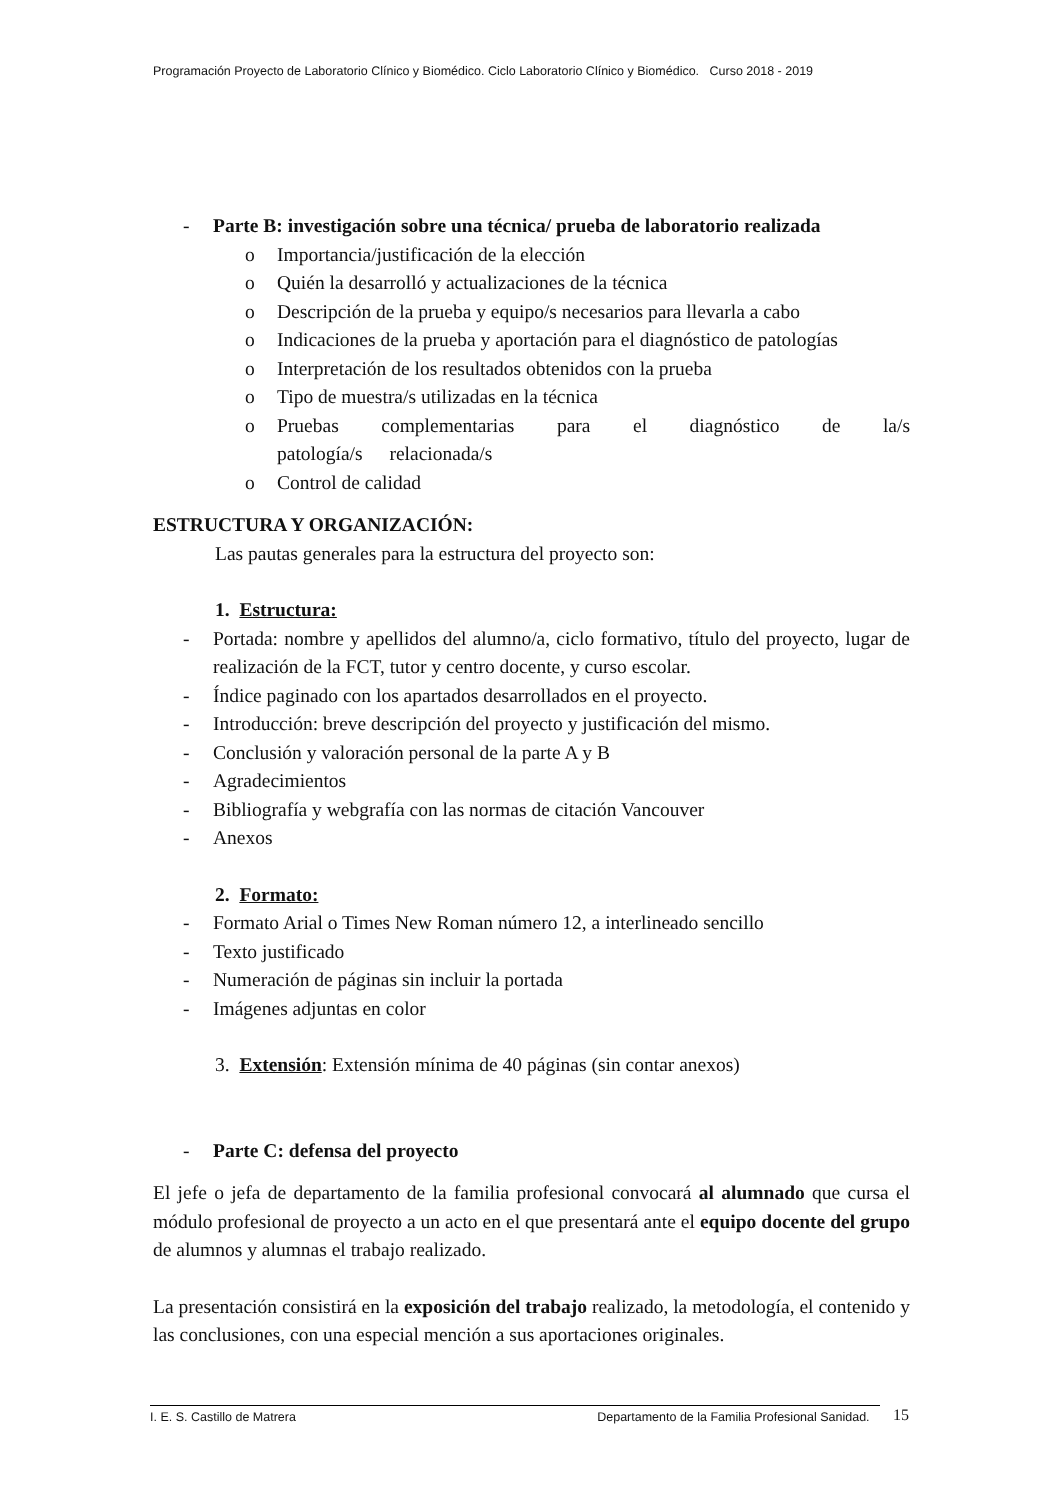Programación Proyecto de Laboratorio Clínico y Biomédico. Ciclo Laboratorio Clínico y Biomédico. Curso 2018 - 2019
- Parte B: investigación sobre una técnica/ prueba de laboratorio realizada
o Importancia/justificación de la elección
o Quién la desarrolló y actualizaciones de la técnica
o Descripción de la prueba y equipo/s necesarios para llevarla a cabo
o Indicaciones de la prueba y aportación para el diagnóstico de patologías
o Interpretación de los resultados obtenidos con la prueba
o Tipo de muestra/s utilizadas en la técnica
o Pruebas complementarias para el diagnóstico de la/s patología/s relacionada/s
o Control de calidad
ESTRUCTURA Y ORGANIZACIÓN:
Las pautas generales para la estructura del proyecto son:
1. Estructura:
- Portada: nombre y apellidos del alumno/a, ciclo formativo, título del proyecto, lugar de realización de la FCT, tutor y centro docente, y curso escolar.
- Índice paginado con los apartados desarrollados en el proyecto.
- Introducción: breve descripción del proyecto y justificación del mismo.
- Conclusión y valoración personal de la parte A y B
- Agradecimientos
- Bibliografía y webgrafía con las normas de citación Vancouver
- Anexos
2. Formato:
- Formato Arial o Times New Roman número 12, a interlineado sencillo
- Texto justificado
- Numeración de páginas sin incluir la portada
- Imágenes adjuntas en color
3. Extensión: Extensión mínima de 40 páginas (sin contar anexos)
- Parte C: defensa del proyecto
El jefe o jefa de departamento de la familia profesional convocará al alumnado que cursa el módulo profesional de proyecto a un acto en el que presentará ante el equipo docente del grupo de alumnos y alumnas el trabajo realizado.
La presentación consistirá en la exposición del trabajo realizado, la metodología, el contenido y las conclusiones, con una especial mención a sus aportaciones originales.
I. E. S. Castillo de Matrera Departamento de la Familia Profesional Sanidad. 15